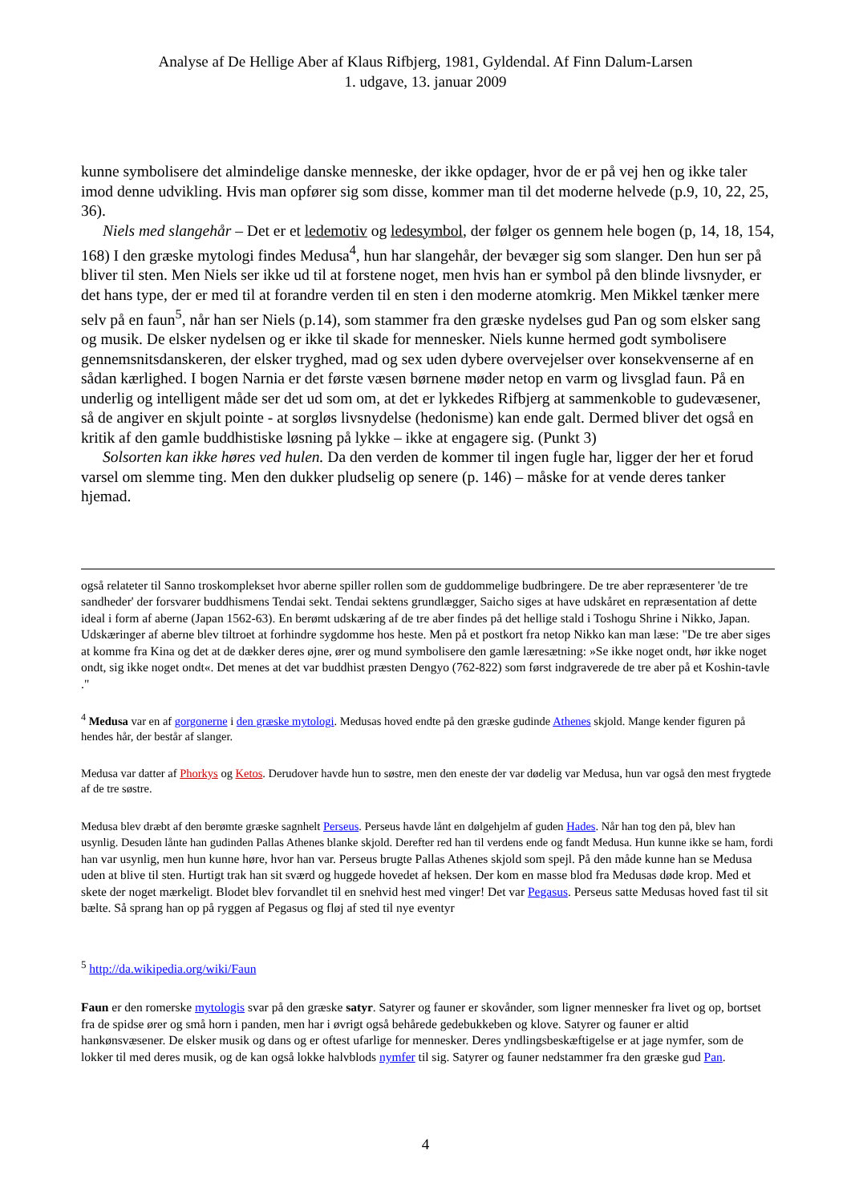Analyse af De Hellige Aber af Klaus Rifbjerg, 1981, Gyldendal. Af Finn Dalum-Larsen
1. udgave, 13. januar 2009
kunne symbolisere det almindelige danske menneske, der ikke opdager, hvor de er på vej hen og ikke taler imod denne udvikling. Hvis man opfører sig som disse, kommer man til det moderne helvede (p.9, 10, 22, 25, 36).
Niels med slangehår – Det er et ledemotiv og ledesymbol, der følger os gennem hele bogen (p, 14, 18, 154, 168) I den græske mytologi findes Medusa<sup>4</sup>, hun har slangehår, der bevæger sig som slanger. Den hun ser på bliver til sten. Men Niels ser ikke ud til at forstene noget, men hvis han er symbol på den blinde livsnyder, er det hans type, der er med til at forandre verden til en sten i den moderne atomkrig. Men Mikkel tænker mere selv på en faun<sup>5</sup>, når han ser Niels (p.14), som stammer fra den græske nydelses gud Pan og som elsker sang og musik. De elsker nydelsen og er ikke til skade for mennesker. Niels kunne hermed godt symbolisere gennemsnitsdanskeren, der elsker tryghed, mad og sex uden dybere overvejelser over konsekvenserne af en sådan kærlighed. I bogen Narnia er det første væsen børnene møder netop en varm og livsglad faun. På en underlig og intelligent måde ser det ud som om, at det er lykkedes Rifbjerg at sammenkoble to gudevæsener, så de angiver en skjult pointe - at sorgløs livsnydelse (hedonisme) kan ende galt. Dermed bliver det også en kritik af den gamle buddhistiske løsning på lykke – ikke at engagere sig. (Punkt 3)
Solsorten kan ikke høres ved hulen. Da den verden de kommer til ingen fugle har, ligger der her et forud varsel om slemme ting. Men den dukker pludselig op senere (p. 146) – måske for at vende deres tanker hjemad.
også relateter til Sanno troskomplekset hvor aberne spiller rollen som de guddommelige budbringere. De tre aber repræsenterer 'de tre sandheder' der forsvarer buddhismens Tendai sekt. Tendai sektens grundlægger, Saicho siges at have udskåret en repræsentation af dette ideal i form af aberne (Japan 1562-63). En berømt udskæring af de tre aber findes på det hellige stald i Toshogu Shrine i Nikko, Japan. Udskæringer af aberne blev tiltroet at forhindre sygdomme hos heste. Men på et postkort fra netop Nikko kan man læse: "De tre aber siges at komme fra Kina og det at de dækker deres øjne, ører og mund symbolisere den gamle læresætning: »Se ikke noget ondt, hør ikke noget ondt, sig ikke noget ondt«. Det menes at det var buddhist præsten Dengyo (762-822) som først indgraverede de tre aber på et Koshin-tavle ."
<sup>4</sup> Medusa var en af gorgonerne i den græske mytologi. Medusas hoved endte på den græske gudinde Athenes skjold. Mange kender figuren på hendes hår, der består af slanger.
Medusa var datter af Phorkys og Ketos. Derudover havde hun to søstre, men den eneste der var dødelig var Medusa, hun var også den mest frygtede af de tre søstre.
Medusa blev dræbt af den berømte græske sagnhelt Perseus. Perseus havde lånt en dølgehjelm af guden Hades. Når han tog den på, blev han usynlig. Desuden lånte han gudinden Pallas Athenes blanke skjold. Derefter red han til verdens ende og fandt Medusa. Hun kunne ikke se ham, fordi han var usynlig, men hun kunne høre, hvor han var. Perseus brugte Pallas Athenes skjold som spejl. På den måde kunne han se Medusa uden at blive til sten. Hurtigt trak han sit sværd og huggede hovedet af heksen. Der kom en masse blod fra Medusas døde krop. Med et skete der noget mærkeligt. Blodet blev forvandlet til en snehvid hest med vinger! Det var Pegasus. Perseus satte Medusas hoved fast til sit bælte. Så sprang han op på ryggen af Pegasus og fløj af sted til nye eventyr
<sup>5</sup> http://da.wikipedia.org/wiki/Faun
Faun er den romerske mytologis svar på den græske satyr. Satyrer og fauner er skovånder, som ligner mennesker fra livet og op, bortset fra de spidse ører og små horn i panden, men har i øvrigt også behårede gedebukkeben og klove. Satyrer og fauner er altid hankønsvæsener. De elsker musik og dans og er oftest ufarlige for mennesker. Deres yndlingsbeskæftigelse er at jage nymfer, som de lokker til med deres musik, og de kan også lokke halvblods nymfer til sig. Satyrer og fauner nedstammer fra den græske gud Pan.
4